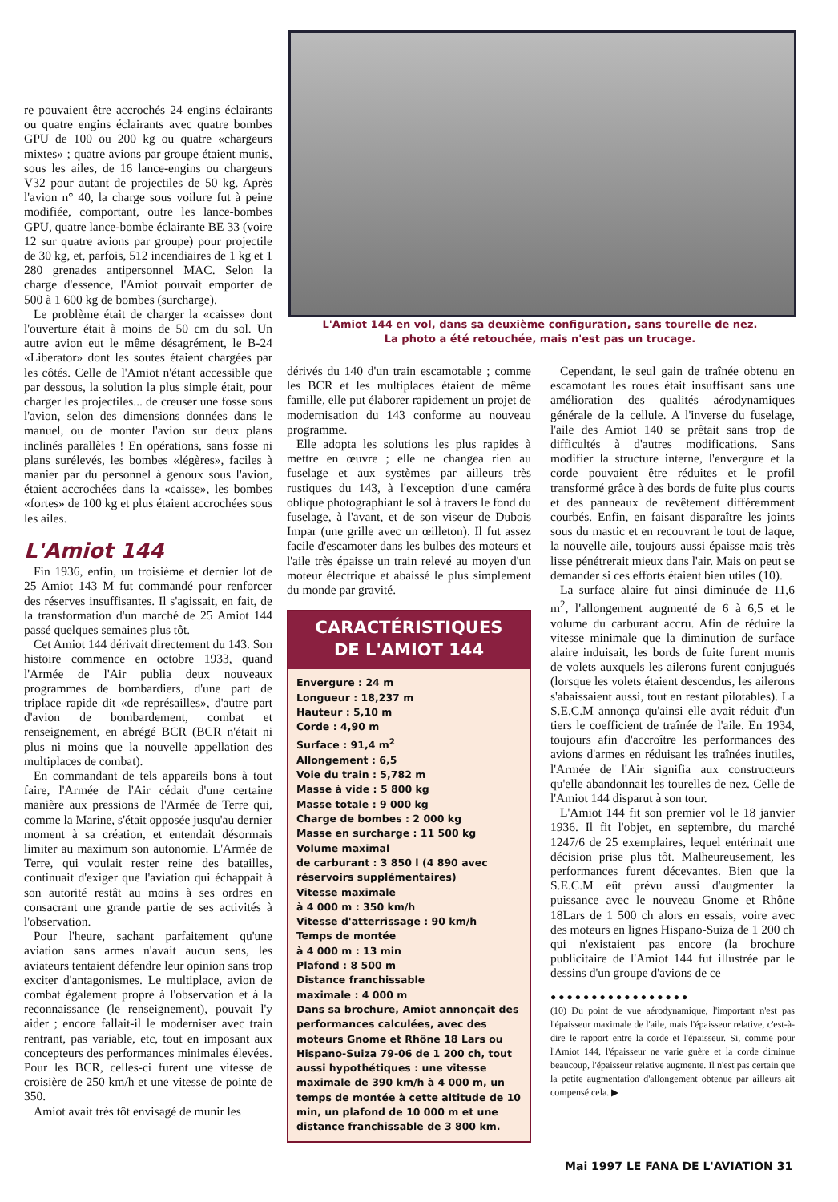re pouvaient être accrochés 24 engins éclairants ou quatre engins éclairants avec quatre bombes GPU de 100 ou 200 kg ou quatre «chargeurs mixtes» ; quatre avions par groupe étaient munis, sous les ailes, de 16 lance-engins ou chargeurs V32 pour autant de projectiles de 50 kg. Après l'avion n° 40, la charge sous voilure fut à peine modifiée, comportant, outre les lance-bombes GPU, quatre lance-bombe éclairante BE 33 (voire 12 sur quatre avions par groupe) pour projectile de 30 kg, et, parfois, 512 incendiaires de 1 kg et 1 280 grenades antipersonnel MAC. Selon la charge d'essence, l'Amiot pouvait emporter de 500 à 1 600 kg de bombes (surcharge).
Le problème était de charger la «caisse» dont l'ouverture était à moins de 50 cm du sol. Un autre avion eut le même désagrément, le B-24 «Liberator» dont les soutes étaient chargées par les côtés. Celle de l'Amiot n'étant accessible que par dessous, la solution la plus simple était, pour charger les projectiles... de creuser une fosse sous l'avion, selon des dimensions données dans le manuel, ou de monter l'avion sur deux plans inclinés parallèles ! En opérations, sans fosse ni plans surélevés, les bombes «légères», faciles à manier par du personnel à genoux sous l'avion, étaient accrochées dans la «caisse», les bombes «fortes» de 100 kg et plus étaient accrochées sous les ailes.
L'Amiot 144
Fin 1936, enfin, un troisième et dernier lot de 25 Amiot 143 M fut commandé pour renforcer des réserves insuffisantes. Il s'agissait, en fait, de la transformation d'un marché de 25 Amiot 144 passé quelques semaines plus tôt.
Cet Amiot 144 dérivait directement du 143. Son histoire commence en octobre 1933, quand l'Armée de l'Air publia deux nouveaux programmes de bombardiers, d'une part de triplace rapide dit «de représailles», d'autre part d'avion de bombardement, combat et renseignement, en abrégé BCR (BCR n'était ni plus ni moins que la nouvelle appellation des multiplaces de combat).
En commandant de tels appareils bons à tout faire, l'Armée de l'Air cédait d'une certaine manière aux pressions de l'Armée de Terre qui, comme la Marine, s'était opposée jusqu'au dernier moment à sa création, et entendait désormais limiter au maximum son autonomie. L'Armée de Terre, qui voulait rester reine des batailles, continuait d'exiger que l'aviation qui échappait à son autorité restât au moins à ses ordres en consacrant une grande partie de ses activités à l'observation.
Pour l'heure, sachant parfaitement qu'une aviation sans armes n'avait aucun sens, les aviateurs tentaient défendre leur opinion sans trop exciter d'antagonismes. Le multiplace, avion de combat également propre à l'observation et à la reconnaissance (le renseignement), pouvait l'y aider ; encore fallait-il le moderniser avec train rentrant, pas variable, etc, tout en imposant aux concepteurs des performances minimales élevées. Pour les BCR, celles-ci furent une vitesse de croisière de 250 km/h et une vitesse de pointe de 350.
Amiot avait très tôt envisagé de munir les
L'Amiot 144 en vol, dans sa deuxième configuration, sans tourelle de nez.
La photo a été retouchée, mais n'est pas un trucage.
dérivés du 140 d'un train escamotable ; comme les BCR et les multiplaces étaient de même famille, elle put élaborer rapidement un projet de modernisation du 143 conforme au nouveau programme.
Elle adopta les solutions les plus rapides à mettre en œuvre ; elle ne changea rien au fuselage et aux systèmes par ailleurs très rustiques du 143, à l'exception d'une caméra oblique photographiant le sol à travers le fond du fuselage, à l'avant, et de son viseur de Dubois Impar (une grille avec un œilleton). Il fut assez facile d'escamoter dans les bulbes des moteurs et l'aile très épaisse un train relevé au moyen d'un moteur électrique et abaissé le plus simplement du monde par gravité.
CARACTÉRISTIQUES
DE L'AMIOT 144
Envergure : 24 m
Longueur : 18,237 m
Hauteur : 5,10 m
Corde : 4,90 m
Surface : 91,4 m<sup>2</sup>
Allongement : 6,5
Voie du train : 5,782 m
Masse à vide : 5 800 kg
Masse totale : 9 000 kg
Charge de bombes : 2 000 kg
Masse en surcharge : 11 500 kg
Volume maximal
de carburant : 3 850 l (4 890 avec réservoirs supplémentaires)
Vitesse maximale
à 4 000 m : 350 km/h
Vitesse d'atterrissage : 90 km/h
Temps de montée
à 4 000 m : 13 min
Plafond : 8 500 m
Distance franchissable
maximale : 4 000 m
Dans sa brochure, Amiot annonçait des performances calculées, avec des moteurs Gnome et Rhône 18 Lars ou Hispano-Suiza 79-06 de 1 200 ch, tout aussi hypothétiques : une vitesse maximale de 390 km/h à 4 000 m, un temps de montée à cette altitude de 10 min, un plafond de 10 000 m et une distance franchissable de 3 800 km.
Cependant, le seul gain de traînée obtenu en escamotant les roues était insuffisant sans une amélioration des qualités aérodynamiques générale de la cellule. A l'inverse du fuselage, l'aile des Amiot 140 se prêtait sans trop de difficultés à d'autres modifications. Sans modifier la structure interne, l'envergure et la corde pouvaient être réduites et le profil transformé grâce à des bords de fuite plus courts et des panneaux de revêtement différemment courbés. Enfin, en faisant disparaître les joints sous du mastic et en recouvrant le tout de laque, la nouvelle aile, toujours aussi épaisse mais très lisse pénétrerait mieux dans l'air. Mais on peut se demander si ces efforts étaient bien utiles (10).
La surface alaire fut ainsi diminuée de 11,6 m<sup>2</sup>, l'allongement augmenté de 6 à 6,5 et le volume du carburant accru. Afin de réduire la vitesse minimale que la diminution de surface alaire induisait, les bords de fuite furent munis de volets auxquels les ailerons furent conjugués (lorsque les volets étaient descendus, les ailerons s'abaissaient aussi, tout en restant pilotables). La S.E.C.M annonça qu'ainsi elle avait réduit d'un tiers le coefficient de traînée de l'aile. En 1934, toujours afin d'accroître les performances des avions d'armes en réduisant les traînées inutiles, l'Armée de l'Air signifia aux constructeurs qu'elle abandonnait les tourelles de nez. Celle de l'Amiot 144 disparut à son tour.
L'Amiot 144 fit son premier vol le 18 janvier 1936. Il fit l'objet, en septembre, du marché 1247/6 de 25 exemplaires, lequel entérinait une décision prise plus tôt. Malheureusement, les performances furent décevantes. Bien que la S.E.C.M eût prévu aussi d'augmenter la puissance avec le nouveau Gnome et Rhône 18Lars de 1 500 ch alors en essais, voire avec des moteurs en lignes Hispano-Suiza de 1 200 ch qui n'existaient pas encore (la brochure publicitaire de l'Amiot 144 fut illustrée par le dessins d'un groupe d'avions de ce
● ● ● ● ● ● ● ● ● ● ● ● ● ● ● ● ●
(10) Du point de vue aérodynamique, l'important n'est pas l'épaisseur maximale de l'aile, mais l'épaisseur relative, c'est-à-dire le rapport entre la corde et l'épaisseur. Si, comme pour l'Amiot 144, l'épaisseur ne varie guère et la corde diminue beaucoup, l'épaisseur relative augmente. Il n'est pas certain que la petite augmentation d'allongement obtenue par ailleurs ait compensé cela. ▶
Mai 1997 LE FANA DE L'AVIATION 31